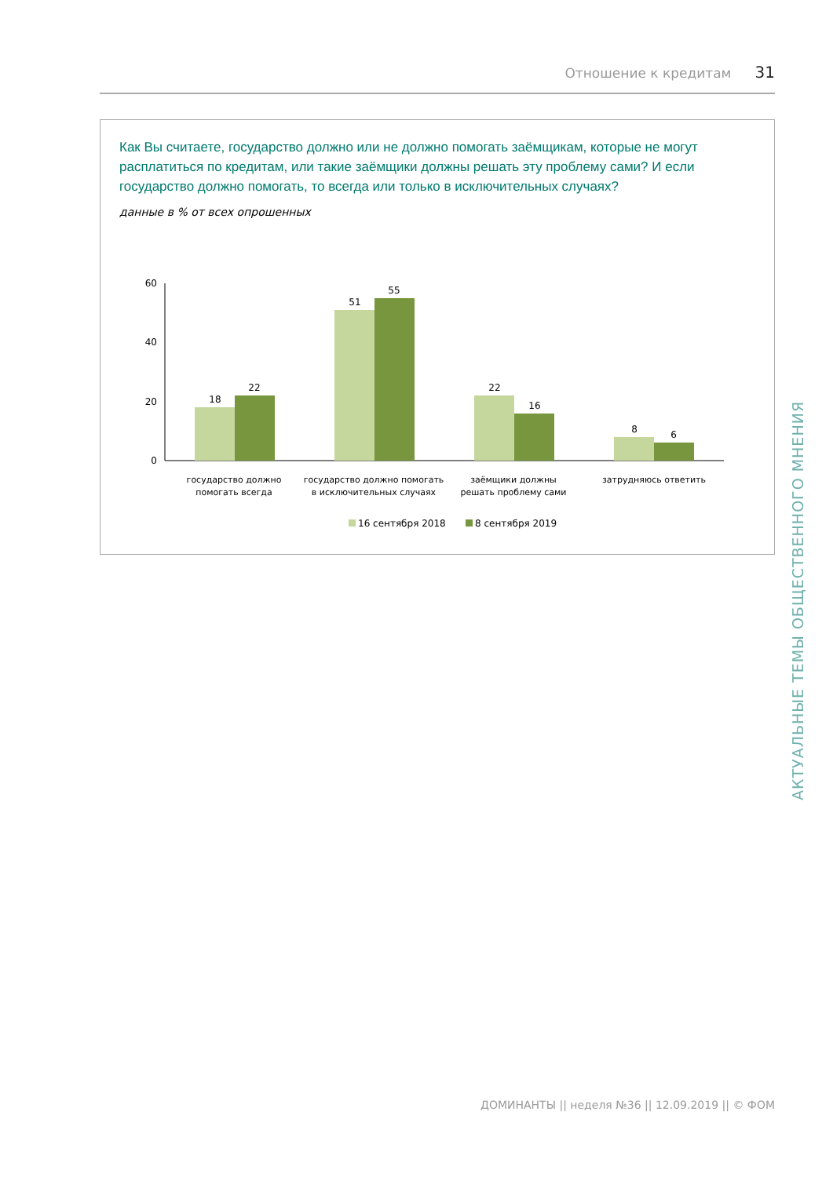Отношение к кредитам 31
Как Вы считаете, государство должно или не должно помогать заёмщикам, которые не могут расплатиться по кредитам, или такие заёмщики должны решать эту проблему сами? И если государство должно помогать, то всегда или только в исключительных случаях?
данные в % от всех опрошенных
60
40
20
0
18
22
51
55
22
16
8
6
государство должно
помогать всегда
государство должно помогать
в исключительных случаях
заёмщики должны
решать проблему сами
затрудняюсь ответить
16 сентября 2018
8 сентября 2019
АКТУАЛЬНЫЕ ТЕМЫ ОБЩЕСТВЕННОГО МНЕНИЯ
ДОМИНАНТЫ || неделя №36 || 12.09.2019 || © ФОМ